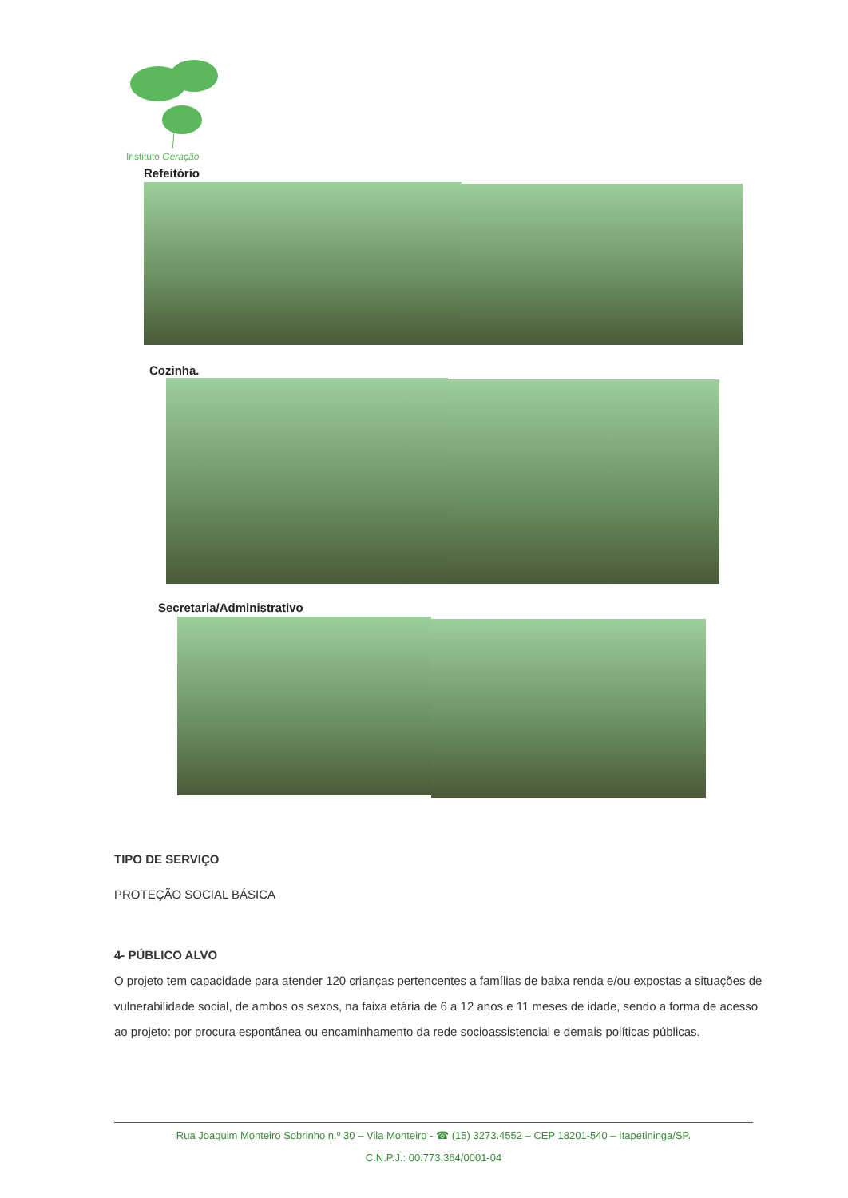Instituto Geração
Refeitório
Cozinha.
Secretaria/Administrativo
TIPO DE SERVIÇO
PROTEÇÃO SOCIAL BÁSICA
4- PÚBLICO ALVO
O projeto tem capacidade para atender 120 crianças pertencentes a famílias de baixa renda e/ou expostas a situações de vulnerabilidade social, de ambos os sexos, na faixa etária de 6 a 12 anos e 11 meses de idade, sendo a forma de acesso ao projeto: por procura espontânea ou encaminhamento da rede socioassistencial e demais políticas públicas.
Rua Joaquim Monteiro Sobrinho n.º 30 – Vila Monteiro - ☎ (15) 3273.4552 – CEP 18201-540 – Itapetininga/SP.
C.N.P.J.: 00.773.364/0001-04